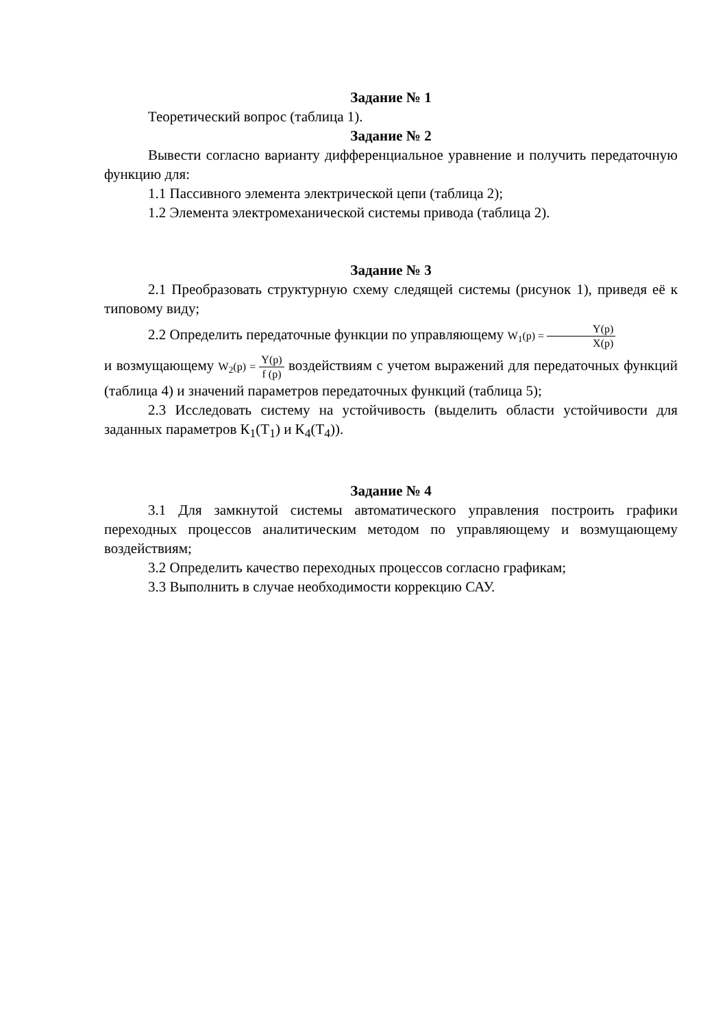Задание № 1
Теоретический вопрос (таблица 1).
Задание № 2
Вывести согласно варианту дифференциальное уравнение и получить передаточную функцию для:
1.1 Пассивного элемента электрической цепи (таблица 2);
1.2 Элемента электромеханической системы привода (таблица 2).
Задание № 3
2.1 Преобразовать структурную схему следящей системы (рисунок 1), приведя её к типовому виду;
2.2 Определить передаточные функции по управляющему W<sub>1</sub>(p) = Y(p) X(p)
и возмущающему W<sub>2</sub>(p) = Y(p) f (p) воздействиям с учетом выражений для передаточных функций (таблица 4) и значений параметров передаточных функций (таблица 5);
2.3 Исследовать систему на устойчивость (выделить области устойчивости для заданных параметров К<sub>1</sub>(Т<sub>1</sub>) и К<sub>4</sub>(Т<sub>4</sub>)).
Задание № 4
3.1 Для замкнутой системы автоматического управления построить графики переходных процессов аналитическим методом по управляющему и возмущающему воздействиям;
3.2 Определить качество переходных процессов согласно графикам;
3.3 Выполнить в случае необходимости коррекцию САУ.